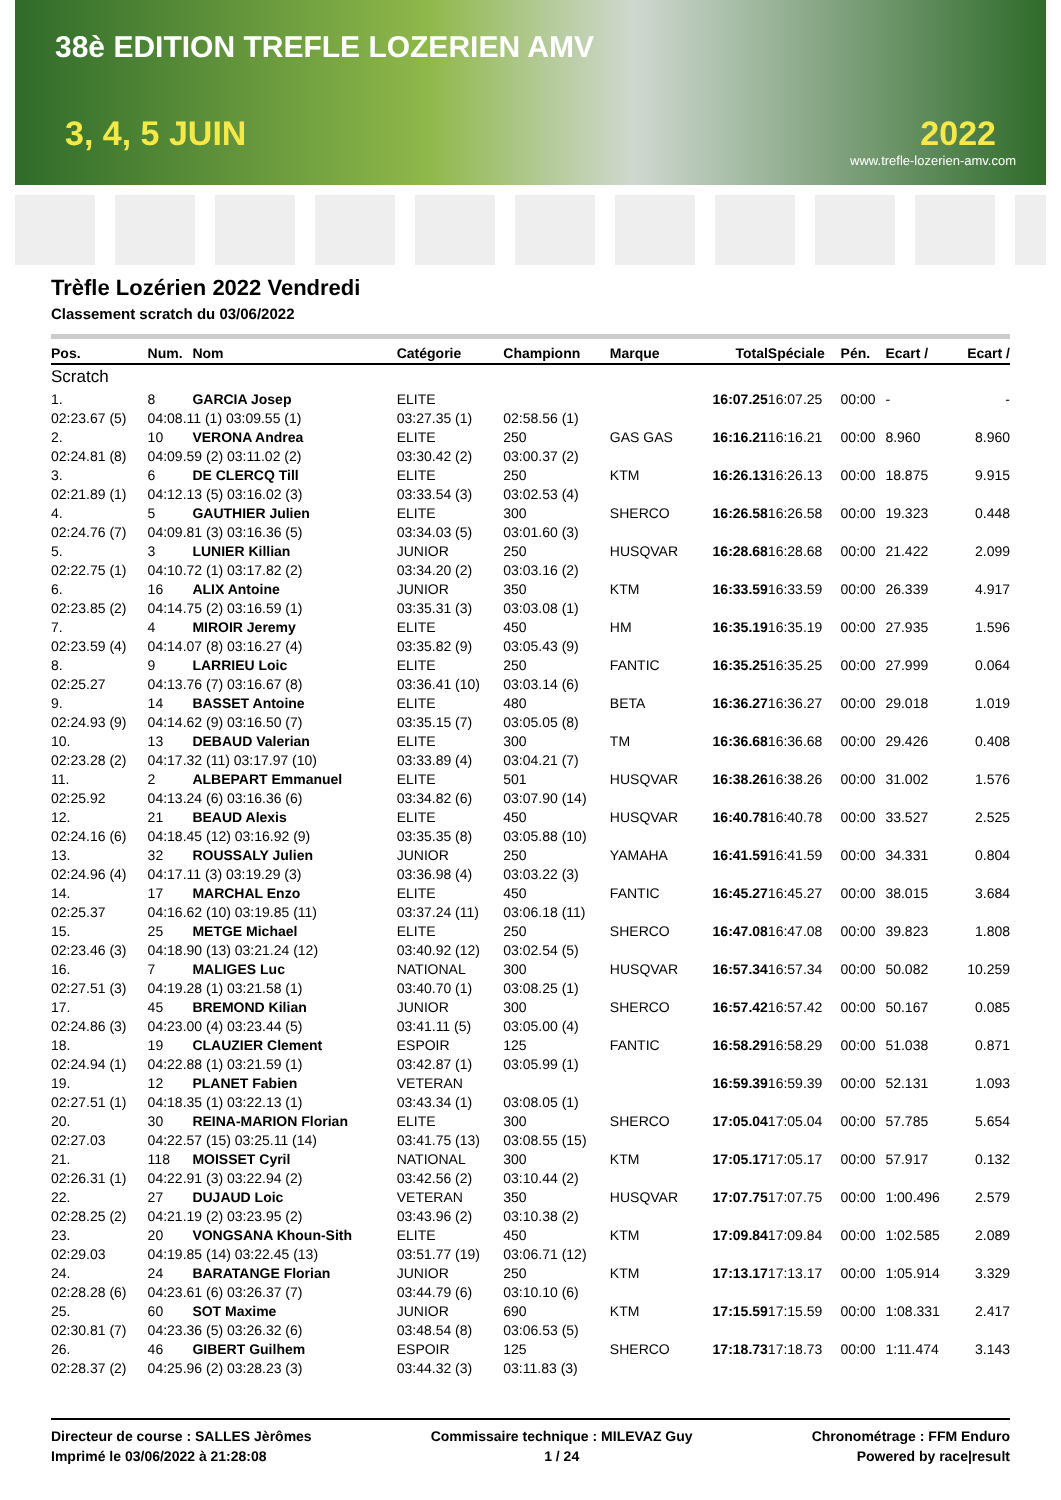38è EDITION TREFLE LOZERIEN AMV
3, 4, 5 JUIN 2022
www.trefle-lozerien-amv.com
Trèfle Lozérien 2022 Vendredi
Classement scratch du 03/06/2022
| Pos. | Num. | Nom | Catégorie | Championn | Marque | Total | Spéciale | Pén. | Ecart / | Ecart / |
| --- | --- | --- | --- | --- | --- | --- | --- | --- | --- | --- |
| Scratch | | | | | | | | | | |
| 1. | 8 | GARCIA Josep | ELITE | | | 16:07.25 | 16:07.25 | 00:00 | - | - |
| 02:23.67 (5) | 04:08.11 (1) 03:09.55 (1) | | 03:27.35 (1) | 02:58.56 (1) | | | | | | |
| 2. | 10 | VERONA Andrea | ELITE | 250 | GAS GAS | 16:16.21 | 16:16.21 | 00:00 | 8.960 | 8.960 |
| 02:24.81 (8) | 04:09.59 (2) 03:11.02 (2) | | 03:30.42 (2) | 03:00.37 (2) | | | | | | |
| 3. | 6 | DE CLERCQ Till | ELITE | 250 | KTM | 16:26.13 | 16:26.13 | 00:00 | 18.875 | 9.915 |
| 02:21.89 (1) | 04:12.13 (5) 03:16.02 (3) | | 03:33.54 (3) | 03:02.53 (4) | | | | | | |
| 4. | 5 | GAUTHIER Julien | ELITE | 300 | SHERCO | 16:26.58 | 16:26.58 | 00:00 | 19.323 | 0.448 |
| 02:24.76 (7) | 04:09.81 (3) 03:16.36 (5) | | 03:34.03 (5) | 03:01.60 (3) | | | | | | |
| 5. | 3 | LUNIER Killian | JUNIOR | 250 | HUSQVAR | 16:28.68 | 16:28.68 | 00:00 | 21.422 | 2.099 |
| 02:22.75 (1) | 04:10.72 (1) 03:17.82 (2) | | 03:34.20 (2) | 03:03.16 (2) | | | | | | |
| 6. | 16 | ALIX Antoine | JUNIOR | 350 | KTM | 16:33.59 | 16:33.59 | 00:00 | 26.339 | 4.917 |
| 02:23.85 (2) | 04:14.75 (2) 03:16.59 (1) | | 03:35.31 (3) | 03:03.08 (1) | | | | | | |
| 7. | 4 | MIROIR Jeremy | ELITE | 450 | HM | 16:35.19 | 16:35.19 | 00:00 | 27.935 | 1.596 |
| 02:23.59 (4) | 04:14.07 (8) 03:16.27 (4) | | 03:35.82 (9) | 03:05.43 (9) | | | | | | |
| 8. | 9 | LARRIEU Loic | ELITE | 250 | FANTIC | 16:35.25 | 16:35.25 | 00:00 | 27.999 | 0.064 |
| 02:25.27 | 04:13.76 (7) 03:16.67 (8) | | 03:36.41 (10) | 03:03.14 (6) | | | | | | |
| 9. | 14 | BASSET Antoine | ELITE | 480 | BETA | 16:36.27 | 16:36.27 | 00:00 | 29.018 | 1.019 |
| 02:24.93 (9) | 04:14.62 (9) 03:16.50 (7) | | 03:35.15 (7) | 03:05.05 (8) | | | | | | |
| 10. | 13 | DEBAUD Valerian | ELITE | 300 | TM | 16:36.68 | 16:36.68 | 00:00 | 29.426 | 0.408 |
| 02:23.28 (2) | 04:17.32 (11) 03:17.97 (10) | | 03:33.89 (4) | 03:04.21 (7) | | | | | | |
| 11. | 2 | ALBEPART Emmanuel | ELITE | 501 | HUSQVAR | 16:38.26 | 16:38.26 | 00:00 | 31.002 | 1.576 |
| 02:25.92 | 04:13.24 (6) 03:16.36 (6) | | 03:34.82 (6) | 03:07.90 (14) | | | | | | |
| 12. | 21 | BEAUD Alexis | ELITE | 450 | HUSQVAR | 16:40.78 | 16:40.78 | 00:00 | 33.527 | 2.525 |
| 02:24.16 (6) | 04:18.45 (12) 03:16.92 (9) | | 03:35.35 (8) | 03:05.88 (10) | | | | | | |
| 13. | 32 | ROUSSALY Julien | JUNIOR | 250 | YAMAHA | 16:41.59 | 16:41.59 | 00:00 | 34.331 | 0.804 |
| 02:24.96 (4) | 04:17.11 (3) 03:19.29 (3) | | 03:36.98 (4) | 03:03.22 (3) | | | | | | |
| 14. | 17 | MARCHAL Enzo | ELITE | 450 | FANTIC | 16:45.27 | 16:45.27 | 00:00 | 38.015 | 3.684 |
| 02:25.37 | 04:16.62 (10) 03:19.85 (11) | | 03:37.24 (11) | 03:06.18 (11) | | | | | | |
| 15. | 25 | METGE Michael | ELITE | 250 | SHERCO | 16:47.08 | 16:47.08 | 00:00 | 39.823 | 1.808 |
| 02:23.46 (3) | 04:18.90 (13) 03:21.24 (12) | | 03:40.92 (12) | 03:02.54 (5) | | | | | | |
| 16. | 7 | MALIGES Luc | NATIONAL | 300 | HUSQVAR | 16:57.34 | 16:57.34 | 00:00 | 50.082 | 10.259 |
| 02:27.51 (3) | 04:19.28 (1) 03:21.58 (1) | | 03:40.70 (1) | 03:08.25 (1) | | | | | | |
| 17. | 45 | BREMOND Kilian | JUNIOR | 300 | SHERCO | 16:57.42 | 16:57.42 | 00:00 | 50.167 | 0.085 |
| 02:24.86 (3) | 04:23.00 (4) 03:23.44 (5) | | 03:41.11 (5) | 03:05.00 (4) | | | | | | |
| 18. | 19 | CLAUZIER Clement | ESPOIR | 125 | FANTIC | 16:58.29 | 16:58.29 | 00:00 | 51.038 | 0.871 |
| 02:24.94 (1) | 04:22.88 (1) 03:21.59 (1) | | 03:42.87 (1) | 03:05.99 (1) | | | | | | |
| 19. | 12 | PLANET Fabien | VETERAN | | | 16:59.39 | 16:59.39 | 00:00 | 52.131 | 1.093 |
| 02:27.51 (1) | 04:18.35 (1) 03:22.13 (1) | | 03:43.34 (1) | 03:08.05 (1) | | | | | | |
| 20. | 30 | REINA-MARION Florian | ELITE | 300 | SHERCO | 17:05.04 | 17:05.04 | 00:00 | 57.785 | 5.654 |
| 02:27.03 | 04:22.57 (15) 03:25.11 (14) | | 03:41.75 (13) | 03:08.55 (15) | | | | | | |
| 21. | 118 | MOISSET Cyril | NATIONAL | 300 | KTM | 17:05.17 | 17:05.17 | 00:00 | 57.917 | 0.132 |
| 02:26.31 (1) | 04:22.91 (3) 03:22.94 (2) | | 03:42.56 (2) | 03:10.44 (2) | | | | | | |
| 22. | 27 | DUJAUD Loic | VETERAN | 350 | HUSQVAR | 17:07.75 | 17:07.75 | 00:00 | 1:00.496 | 2.579 |
| 02:28.25 (2) | 04:21.19 (2) 03:23.95 (2) | | 03:43.96 (2) | 03:10.38 (2) | | | | | | |
| 23. | 20 | VONGSANA Khoun-Sith | ELITE | 450 | KTM | 17:09.84 | 17:09.84 | 00:00 | 1:02.585 | 2.089 |
| 02:29.03 | 04:19.85 (14) 03:22.45 (13) | | 03:51.77 (19) | 03:06.71 (12) | | | | | | |
| 24. | 24 | BARATANGE Florian | JUNIOR | 250 | KTM | 17:13.17 | 17:13.17 | 00:00 | 1:05.914 | 3.329 |
| 02:28.28 (6) | 04:23.61 (6) 03:26.37 (7) | | 03:44.79 (6) | 03:10.10 (6) | | | | | | |
| 25. | 60 | SOT Maxime | JUNIOR | 690 | KTM | 17:15.59 | 17:15.59 | 00:00 | 1:08.331 | 2.417 |
| 02:30.81 (7) | 04:23.36 (5) 03:26.32 (6) | | 03:48.54 (8) | 03:06.53 (5) | | | | | | |
| 26. | 46 | GIBERT Guilhem | ESPOIR | 125 | SHERCO | 17:18.73 | 17:18.73 | 00:00 | 1:11.474 | 3.143 |
| 02:28.37 (2) | 04:25.96 (2) 03:28.23 (3) | | 03:44.32 (3) | 03:11.83 (3) | | | | | | |
Directeur de course : SALLES Jèrômes
Imprimé le 03/06/2022 à 21:28:08
Commissaire technique : MILEVAZ Guy
1 / 24
Chronométrage : FFM Enduro
Powered by race|result